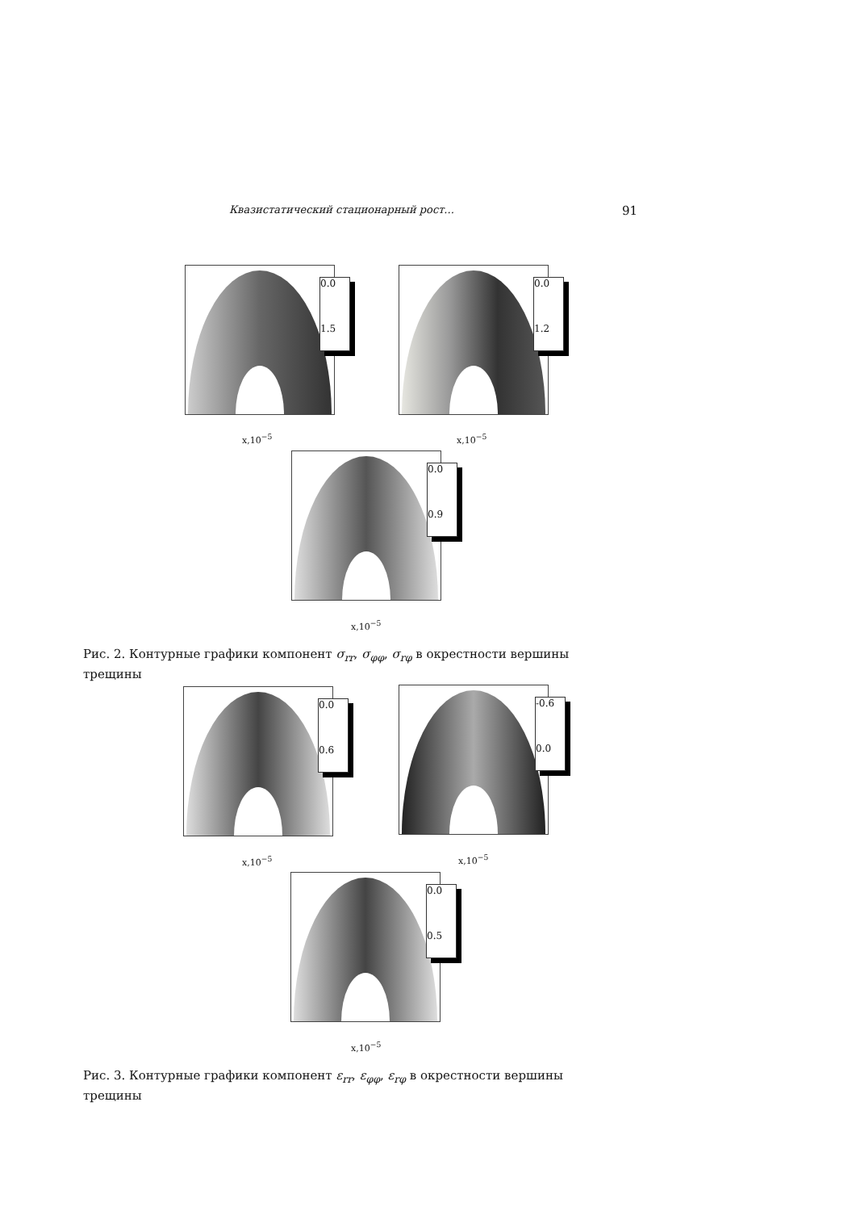Квазистатический стационарный рост... 91
0.0
1.5
x,10<sup>−5</sup>
0.0
1.2
x,10<sup>−5</sup>
0.0
0.9
x,10<sup>−5</sup>
Рис. 2. Контурные графики компонент σ<sub>rr</sub>, σ<sub>φφ</sub>, σ<sub>rφ</sub> в окрестности вершины трещины
0.0
0.6
x,10<sup>−5</sup>
-0.6
0.0
x,10<sup>−5</sup>
0.0
0.5
x,10<sup>−5</sup>
Рис. 3. Контурные графики компонент ε<sub>rr</sub>, ε<sub>φφ</sub>, ε<sub>rφ</sub> в окрестности вершины трещины